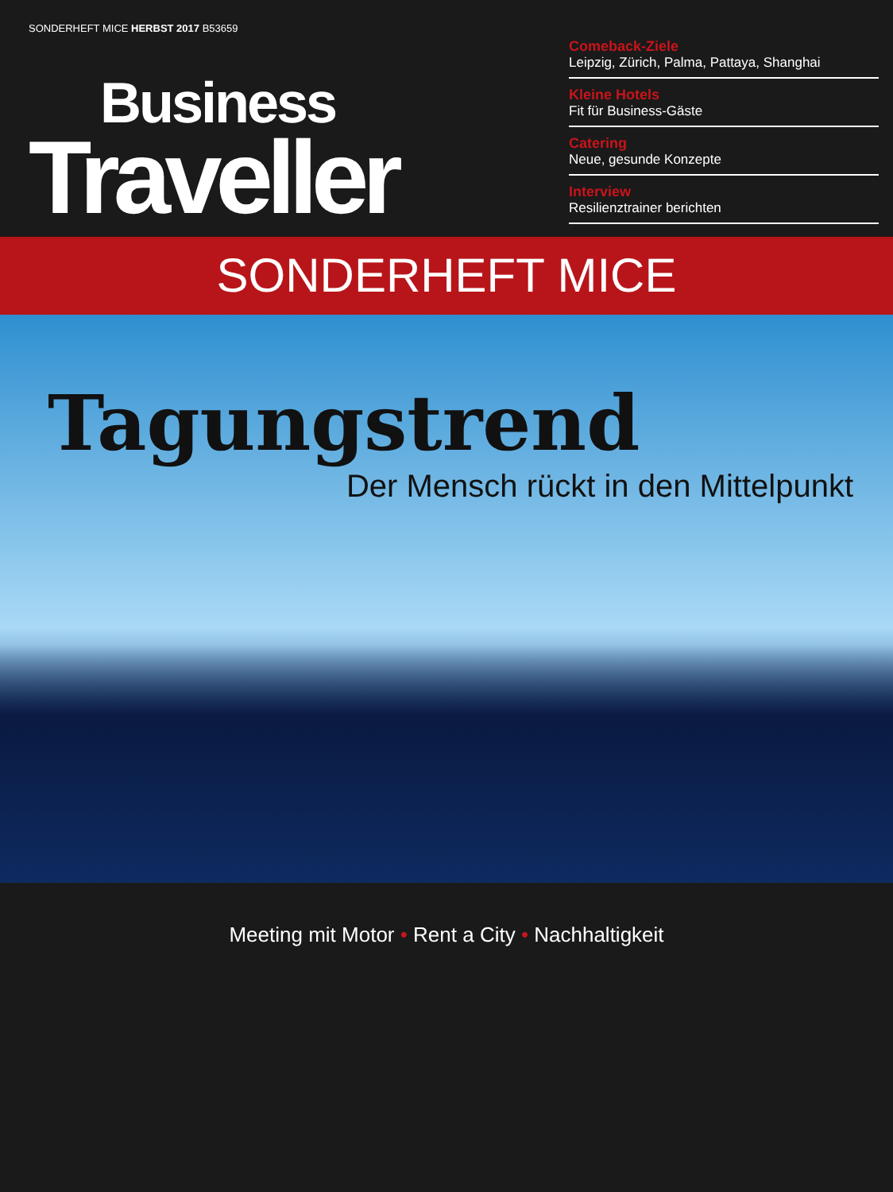SONDERHEFT MICE HERBST 2017 B53659
Business
Traveller
Comeback-Ziele
Leipzig, Zürich, Palma, Pattaya, Shanghai
Kleine Hotels
Fit für Business-Gäste
Catering
Neue, gesunde Konzepte
Interview
Resilienztrainer berichten
SONDERHEFT MICE
Tagungstrend
Der Mensch rückt in den Mittelpunkt
Meeting mit Motor • Rent a City • Nachhaltigkeit